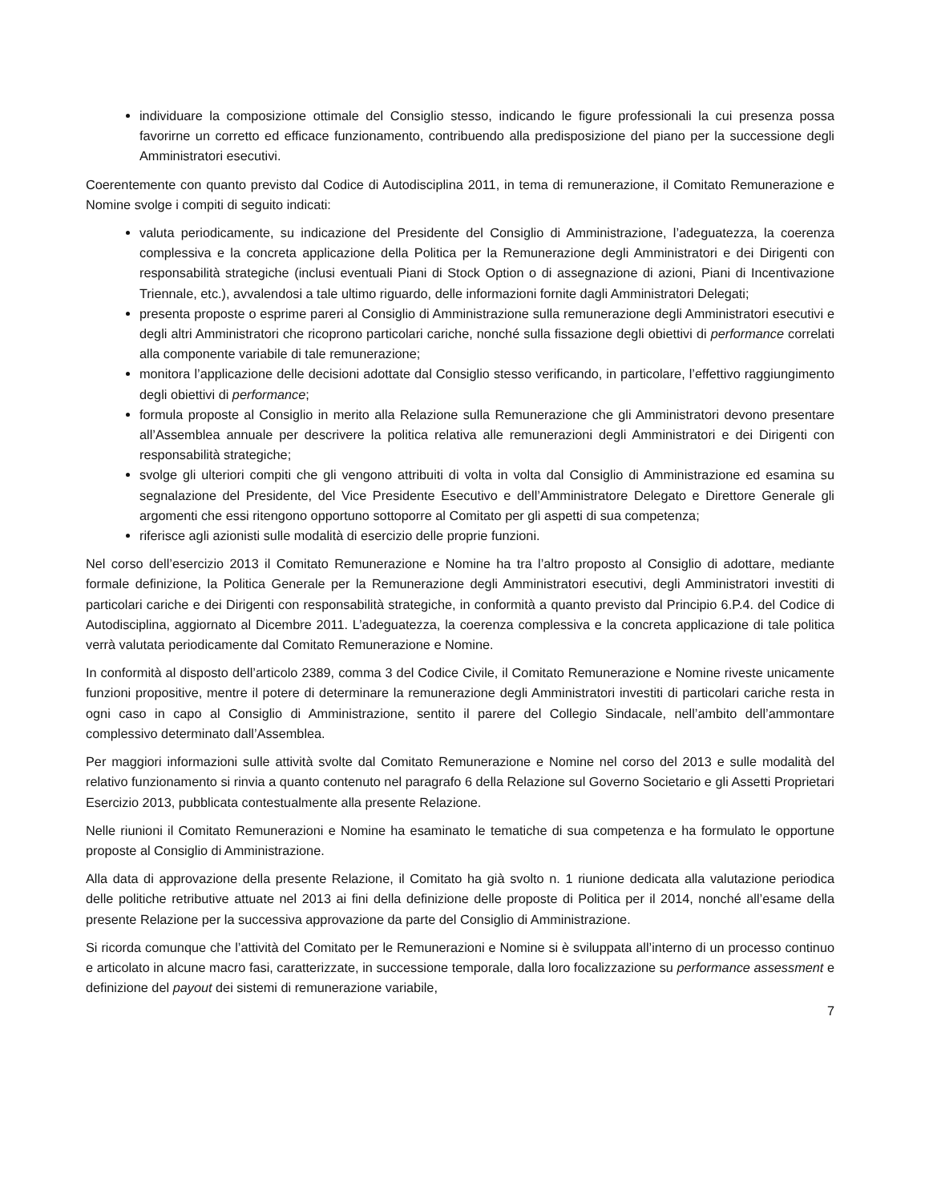individuare la composizione ottimale del Consiglio stesso, indicando le figure professionali la cui presenza possa favorirne un corretto ed efficace funzionamento, contribuendo alla predisposizione del piano per la successione degli Amministratori esecutivi.
Coerentemente con quanto previsto dal Codice di Autodisciplina 2011, in tema di remunerazione, il Comitato Remunerazione e Nomine svolge i compiti di seguito indicati:
valuta periodicamente, su indicazione del Presidente del Consiglio di Amministrazione, l’adeguatezza, la coerenza complessiva e la concreta applicazione della Politica per la Remunerazione degli Amministratori e dei Dirigenti con responsabilità strategiche (inclusi eventuali Piani di Stock Option o di assegnazione di azioni, Piani di Incentivazione Triennale, etc.), avvalendosi a tale ultimo riguardo, delle informazioni fornite dagli Amministratori Delegati;
presenta proposte o esprime pareri al Consiglio di Amministrazione sulla remunerazione degli Amministratori esecutivi e degli altri Amministratori che ricoprono particolari cariche, nonché sulla fissazione degli obiettivi di performance correlati alla componente variabile di tale remunerazione;
monitora l’applicazione delle decisioni adottate dal Consiglio stesso verificando, in particolare, l’effettivo raggiungimento degli obiettivi di performance;
formula proposte al Consiglio in merito alla Relazione sulla Remunerazione che gli Amministratori devono presentare all’Assemblea annuale per descrivere la politica relativa alle remunerazioni degli Amministratori e dei Dirigenti con responsabilità strategiche;
svolge gli ulteriori compiti che gli vengono attribuiti di volta in volta dal Consiglio di Amministrazione ed esamina su segnalazione del Presidente, del Vice Presidente Esecutivo e dell’Amministratore Delegato e Direttore Generale gli argomenti che essi ritengono opportuno sottoporre al Comitato per gli aspetti di sua competenza;
riferisce agli azionisti sulle modalità di esercizio delle proprie funzioni.
Nel corso dell’esercizio 2013 il Comitato Remunerazione e Nomine ha tra l’altro proposto al Consiglio di adottare, mediante formale definizione, la Politica Generale per la Remunerazione degli Amministratori esecutivi, degli Amministratori investiti di particolari cariche e dei Dirigenti con responsabilità strategiche, in conformità a quanto previsto dal Principio 6.P.4. del Codice di Autodisciplina, aggiornato al Dicembre 2011. L’adeguatezza, la coerenza complessiva e la concreta applicazione di tale politica verrà valutata periodicamente dal Comitato Remunerazione e Nomine.
In conformità al disposto dell’articolo 2389, comma 3 del Codice Civile, il Comitato Remunerazione e Nomine riveste unicamente funzioni propositive, mentre il potere di determinare la remunerazione degli Amministratori investiti di particolari cariche resta in ogni caso in capo al Consiglio di Amministrazione, sentito il parere del Collegio Sindacale, nell’ambito dell’ammontare complessivo determinato dall’Assemblea.
Per maggiori informazioni sulle attività svolte dal Comitato Remunerazione e Nomine nel corso del 2013 e sulle modalità del relativo funzionamento si rinvia a quanto contenuto nel paragrafo 6 della Relazione sul Governo Societario e gli Assetti Proprietari Esercizio 2013, pubblicata contestualmente alla presente Relazione.
Nelle riunioni il Comitato Remunerazioni e Nomine ha esaminato le tematiche di sua competenza e ha formulato le opportune proposte al Consiglio di Amministrazione.
Alla data di approvazione della presente Relazione, il Comitato ha già svolto n. 1 riunione dedicata alla valutazione periodica delle politiche retributive attuate nel 2013 ai fini della definizione delle proposte di Politica per il 2014, nonché all’esame della presente Relazione per la successiva approvazione da parte del Consiglio di Amministrazione.
Si ricorda comunque che l’attività del Comitato per le Remunerazioni e Nomine si è sviluppata all’interno di un processo continuo e articolato in alcune macro fasi, caratterizzate, in successione temporale, dalla loro focalizzazione su performance assessment e definizione del payout dei sistemi di remunerazione variabile,
7